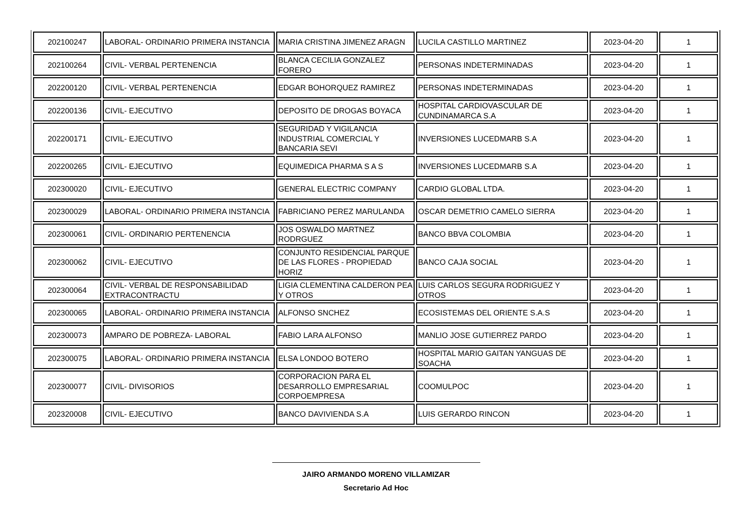| 202100247 | LABORAL- ORDINARIO PRIMERA INSTANCIA | MARIA CRISTINA JIMENEZ ARAGN | LUCILA CASTILLO MARTINEZ | 2023-04-20 | 1 |
| 202100264 | CIVIL- VERBAL PERTENENCIA | BLANCA CECILIA GONZALEZ FORERO | PERSONAS INDETERMINADAS | 2023-04-20 | 1 |
| 202200120 | CIVIL- VERBAL PERTENENCIA | EDGAR BOHORQUEZ RAMIREZ | PERSONAS INDETERMINADAS | 2023-04-20 | 1 |
| 202200136 | CIVIL- EJECUTIVO | DEPOSITO DE DROGAS BOYACA | HOSPITAL CARDIOVASCULAR DE CUNDINAMARCA S.A | 2023-04-20 | 1 |
| 202200171 | CIVIL- EJECUTIVO | SEGURIDAD Y VIGILANCIA INDUSTRIAL COMERCIAL Y BANCARIA SEVI | INVERSIONES LUCEDMARB S.A | 2023-04-20 | 1 |
| 202200265 | CIVIL- EJECUTIVO | EQUIMEDICA PHARMA S A S | INVERSIONES LUCEDMARB S.A | 2023-04-20 | 1 |
| 202300020 | CIVIL- EJECUTIVO | GENERAL ELECTRIC COMPANY | CARDIO GLOBAL LTDA. | 2023-04-20 | 1 |
| 202300029 | LABORAL- ORDINARIO PRIMERA INSTANCIA | FABRICIANO PEREZ MARULANDA | OSCAR DEMETRIO CAMELO SIERRA | 2023-04-20 | 1 |
| 202300061 | CIVIL- ORDINARIO PERTENENCIA | JOS OSWALDO MARTNEZ RODRGUEZ | BANCO BBVA COLOMBIA | 2023-04-20 | 1 |
| 202300062 | CIVIL- EJECUTIVO | CONJUNTO RESIDENCIAL PARQUE DE LAS FLORES - PROPIEDAD HORIZ | BANCO CAJA SOCIAL | 2023-04-20 | 1 |
| 202300064 | CIVIL- VERBAL DE RESPONSABILIDAD EXTRACONTRACTU | LIGIA CLEMENTINA CALDERON PEA Y OTROS | LUIS CARLOS SEGURA RODRIGUEZ Y OTROS | 2023-04-20 | 1 |
| 202300065 | LABORAL- ORDINARIO PRIMERA INSTANCIA | ALFONSO SNCHEZ | ECOSISTEMAS DEL ORIENTE S.A.S | 2023-04-20 | 1 |
| 202300073 | AMPARO DE POBREZA- LABORAL | FABIO LARA ALFONSO | MANLIO JOSE GUTIERREZ PARDO | 2023-04-20 | 1 |
| 202300075 | LABORAL- ORDINARIO PRIMERA INSTANCIA | ELSA LONDOO BOTERO | HOSPITAL MARIO GAITAN YANGUAS DE SOACHA | 2023-04-20 | 1 |
| 202300077 | CIVIL- DIVISORIOS | CORPORACION PARA EL DESARROLLO EMPRESARIAL CORPOEMPRESA | COOMULPOC | 2023-04-20 | 1 |
| 202320008 | CIVIL- EJECUTIVO | BANCO DAVIVIENDA S.A | LUIS GERARDO RINCON | 2023-04-20 | 1 |
JAIRO ARMANDO MORENO VILLAMIZAR
Secretario Ad Hoc